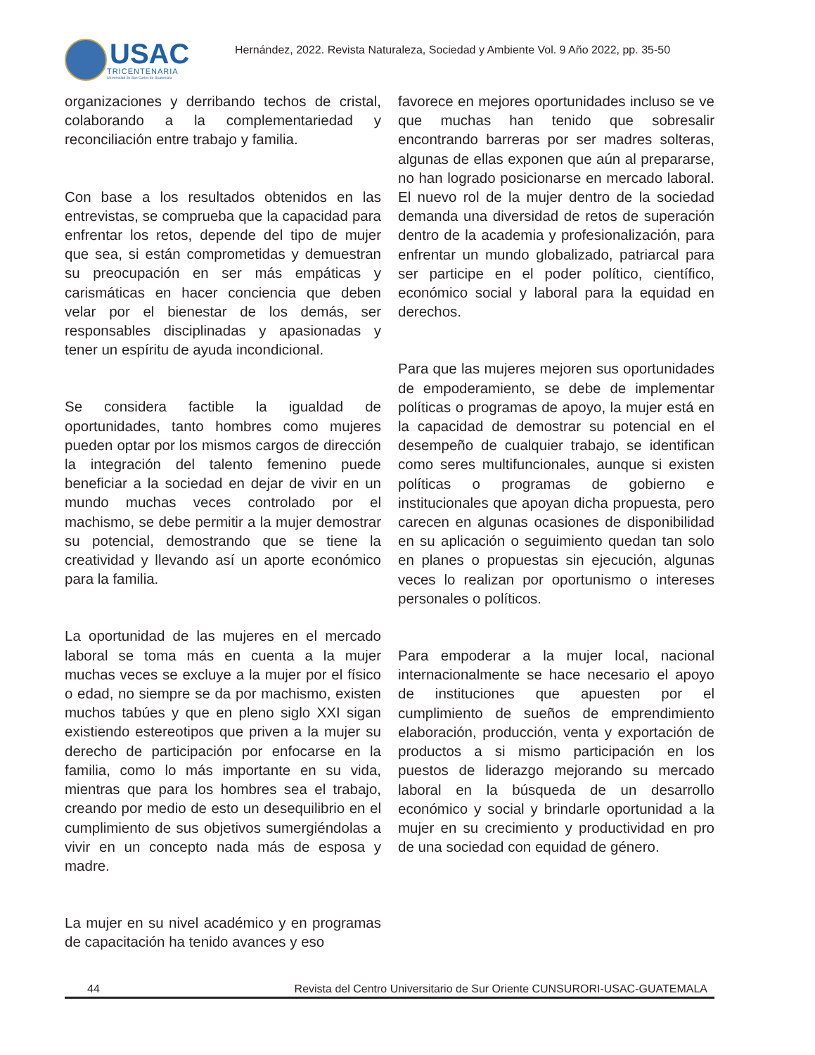USAC
TRICENTENARIA
Universidad de San Carlos de Guatemala
Hernández, 2022. Revista Naturaleza, Sociedad y Ambiente Vol. 9 Año 2022, pp. 35-50
organizaciones y derribando techos de cristal, colaborando a la complementariedad y reconciliación entre trabajo y familia.
Con base a los resultados obtenidos en las entrevistas, se comprueba que la capacidad para enfrentar los retos, depende del tipo de mujer que sea, si están comprometidas y demuestran su preocupación en ser más empáticas y carismáticas en hacer conciencia que deben velar por el bienestar de los demás, ser responsables disciplinadas y apasionadas y tener un espíritu de ayuda incondicional.
Se considera factible la igualdad de oportunidades, tanto hombres como mujeres pueden optar por los mismos cargos de dirección la integración del talento femenino puede beneficiar a la sociedad en dejar de vivir en un mundo muchas veces controlado por el machismo, se debe permitir a la mujer demostrar su potencial, demostrando que se tiene la creatividad y llevando así un aporte económico para la familia.
La oportunidad de las mujeres en el mercado laboral se toma más en cuenta a la mujer muchas veces se excluye a la mujer por el físico o edad, no siempre se da por machismo, existen muchos tabúes y que en pleno siglo XXI sigan existiendo estereotipos que priven a la mujer su derecho de participación por enfocarse en la familia, como lo más importante en su vida, mientras que para los hombres sea el trabajo, creando por medio de esto un desequilibrio en el cumplimiento de sus objetivos sumergiéndolas a vivir en un concepto nada más de esposa y madre.
La mujer en su nivel académico y en programas de capacitación ha tenido avances y eso
favorece en mejores oportunidades incluso se ve que muchas han tenido que sobresalir encontrando barreras por ser madres solteras, algunas de ellas exponen que aún al prepararse, no han logrado posicionarse en mercado laboral. El nuevo rol de la mujer dentro de la sociedad demanda una diversidad de retos de superación dentro de la academia y profesionalización, para enfrentar un mundo globalizado, patriarcal para ser participe en el poder político, científico, económico social y laboral para la equidad en derechos.
Para que las mujeres mejoren sus oportunidades de empoderamiento, se debe de implementar políticas o programas de apoyo, la mujer está en la capacidad de demostrar su potencial en el desempeño de cualquier trabajo, se identifican como seres multifuncionales, aunque si existen políticas o programas de gobierno e institucionales que apoyan dicha propuesta, pero carecen en algunas ocasiones de disponibilidad en su aplicación o seguimiento quedan tan solo en planes o propuestas sin ejecución, algunas veces lo realizan por oportunismo o intereses personales o políticos.
Para empoderar a la mujer local, nacional internacionalmente se hace necesario el apoyo de instituciones que apuesten por el cumplimiento de sueños de emprendimiento elaboración, producción, venta y exportación de productos a si mismo participación en los puestos de liderazgo mejorando su mercado laboral en la búsqueda de un desarrollo económico y social y brindarle oportunidad a la mujer en su crecimiento y productividad en pro de una sociedad con equidad de género.
44 Revista del Centro Universitario de Sur Oriente CUNSURORI-USAC-GUATEMALA